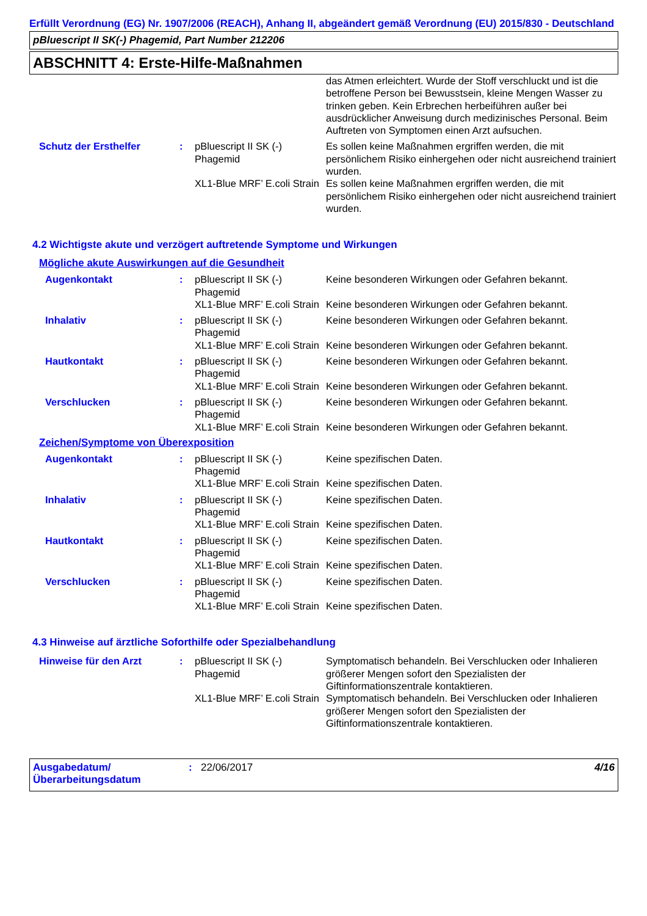Erfüllt Verordnung (EG) Nr. 1907/2006 (REACH), Anhang II, abgeändert gemäß Verordnung (EU) 2015/830 - Deutschland
pBluescript II SK(-) Phagemid, Part Number 212206
ABSCHNITT 4: Erste-Hilfe-Maßnahmen
das Atmen erleichtert. Wurde der Stoff verschluckt und ist die betroffene Person bei Bewusstsein, kleine Mengen Wasser zu trinken geben. Kein Erbrechen herbeiführen außer bei ausdrücklicher Anweisung durch medizinisches Personal. Beim Auftreten von Symptomen einen Arzt aufsuchen.
Schutz der Ersthelfer : pBluescript II SK (-) Phagemid
Es sollen keine Maßnahmen ergriffen werden, die mit persönlichem Risiko einhergehen oder nicht ausreichend trainiert wurden.
XL1-Blue MRF’ E.coli Strain
Es sollen keine Maßnahmen ergriffen werden, die mit persönlichem Risiko einhergehen oder nicht ausreichend trainiert wurden.
4.2 Wichtigste akute und verzögert auftretende Symptome und Wirkungen
Mögliche akute Auswirkungen auf die Gesundheit
Augenkontakt : pBluescript II SK (-) Phagemid
XL1-Blue MRF’ E.coli Strain
Keine besonderen Wirkungen oder Gefahren bekannt.
Keine besonderen Wirkungen oder Gefahren bekannt.
Inhalativ : pBluescript II SK (-) Phagemid
XL1-Blue MRF’ E.coli Strain
Keine besonderen Wirkungen oder Gefahren bekannt.
Keine besonderen Wirkungen oder Gefahren bekannt.
Hautkontakt : pBluescript II SK (-) Phagemid
XL1-Blue MRF’ E.coli Strain
Keine besonderen Wirkungen oder Gefahren bekannt.
Keine besonderen Wirkungen oder Gefahren bekannt.
Verschlucken : pBluescript II SK (-) Phagemid
XL1-Blue MRF’ E.coli Strain
Keine besonderen Wirkungen oder Gefahren bekannt.
Keine besonderen Wirkungen oder Gefahren bekannt.
Zeichen/Symptome von Überexposition
Augenkontakt : pBluescript II SK (-) Phagemid
XL1-Blue MRF’ E.coli Strain
Keine spezifischen Daten.
Keine spezifischen Daten.
Inhalativ : pBluescript II SK (-) Phagemid
XL1-Blue MRF’ E.coli Strain
Keine spezifischen Daten.
Keine spezifischen Daten.
Hautkontakt : pBluescript II SK (-) Phagemid
XL1-Blue MRF’ E.coli Strain
Keine spezifischen Daten.
Keine spezifischen Daten.
Verschlucken : pBluescript II SK (-) Phagemid
XL1-Blue MRF’ E.coli Strain
Keine spezifischen Daten.
Keine spezifischen Daten.
4.3 Hinweise auf ärztliche Soforthilfe oder Spezialbehandlung
Hinweise für den Arzt : pBluescript II SK (-) Phagemid
Symptomatisch behandeln. Bei Verschlucken oder Inhalieren größerer Mengen sofort den Spezialisten der Giftinformationszentrale kontaktieren.
XL1-Blue MRF’ E.coli Strain
Symptomatisch behandeln. Bei Verschlucken oder Inhalieren größerer Mengen sofort den Spezialisten der Giftinformationszentrale kontaktieren.
Ausgabedatum/ Überarbeitungsdatum
: 22/06/2017 4/16